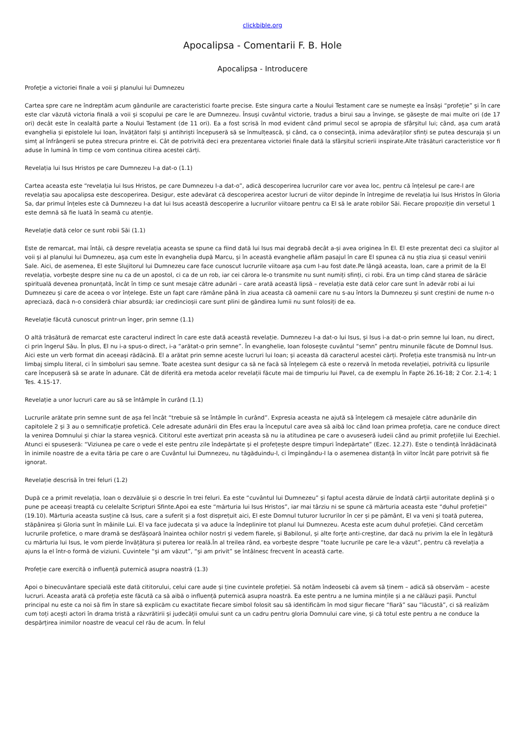clickbible.org
Apocalipsa - Comentarii F. B. Hole
Apocalipsa - Introducere
Profeţie a victoriei finale a voii şi planului lui Dumnezeu
Cartea spre care ne îndreptăm acum gândurile are caracteristici foarte precise. Este singura carte a Noului Testament care se numește ea însăși “profeție” și în care este clar văzută victoria finală a voii și scopului pe care le are Dumnezeu. Însuși cuvântul victorie, tradus a birui sau a învinge, se găsește de mai multe ori (de 17 ori) decât este în cealaltă parte a Noului Testament (de 11 ori). Ea a fost scrisă în mod evident când primul secol se apropia de sfârșitul lui; când, așa cum arată evanghelia și epistolele lui Ioan, învățători falși și antihriști începuseră să se înmulțească, și când, ca o consecință, inima adevăraților sfinți se putea descuraja și un simț al înfrângerii se putea strecura printre ei. Cât de potrivită deci era prezentarea victoriei finale dată la sfârșitul scrierii inspirate.Alte trăsături caracteristice vor fi aduse în lumină în timp ce vom continua citirea acestei cărți.
Revelația lui Isus Hristos pe care Dumnezeu I-a dat-o (1.1)
Cartea aceasta este “revelația lui Isus Hristos, pe care Dumnezeu I-a dat-o”, adică descoperirea lucrurilor care vor avea loc, pentru că înțelesul pe care-l are revelația sau apocalipsa este descoperirea. Desigur, este adevărat că descoperirea acestor lucruri de viitor depinde în întregime de revelația lui Isus Hristos în Gloria Sa, dar primul înțeles este că Dumnezeu I-a dat lui Isus această descoperire a lucrurilor viitoare pentru ca El să le arate robilor Săi. Fiecare propoziție din versetul 1 este demnă să fie luată în seamă cu atenție.
Revelație dată celor ce sunt robii Săi (1.1)
Este de remarcat, mai întâi, că despre revelația aceasta se spune ca fiind dată lui Isus mai degrabă decât a-și avea originea în El. El este prezentat deci ca slujitor al voii și al planului lui Dumnezeu, așa cum este în evanghelia după Marcu, și în această evanghelie aflăm pasajul în care El spunea că nu știa ziua și ceasul venirii Sale. Aici, de asemenea, El este Slujitorul lui Dumnezeu care face cunoscut lucrurile viitoare așa cum I-au fost date.Pe lângă aceasta, Ioan, care a primit de la El revelația, vorbește despre sine nu ca de un apostol, ci ca de un rob, iar cei cărora le-o transmite nu sunt numiți sfinți, ci robi. Era un timp când starea de sărăcie spirituală devenea pronunțată, încât în timp ce sunt mesaje către adunări – care arată această lipsă – revelația este dată celor care sunt în adevăr robi ai lui Dumnezeu și care de aceea o vor înțelege. Este un fapt care rămâne până în ziua aceasta că oamenii care nu s-au întors la Dumnezeu și sunt creștini de nume n-o apreciază, dacă n-o consideră chiar absurdă; iar credincioșii care sunt plini de gândirea lumii nu sunt folosiți de ea.
Revelație făcută cunoscut printr-un înger, prin semne (1.1)
O altă trăsătură de remarcat este caracterul indirect în care este dată această revelație. Dumnezeu I-a dat-o lui Isus, și Isus i-a dat-o prin semne lui Ioan, nu direct, ci prin îngerul Său. În plus, El nu i-a spus-o direct, i-a “arătat-o prin semne”. În evanghelie, Ioan folosește cuvântul “semn” pentru minunile făcute de Domnul Isus. Aici este un verb format din aceeași rădăcină. El a arătat prin semne aceste lucruri lui Ioan; și aceasta dă caracterul acestei cărți. Profeția este transmisă nu într-un limbaj simplu literal, ci în simboluri sau semne. Toate acestea sunt desigur ca să ne facă să înțelegem că este o rezervă în metoda revelației, potrivită cu lipsurile care începuseră să se arate în adunare. Cât de diferită era metoda acelor revelații făcute mai de timpuriu lui Pavel, ca de exemplu în Fapte 26.16-18; 2 Cor. 2.1-4; 1 Tes. 4.15-17.
Revelație a unor lucruri care au să se întâmple în curând (1.1)
Lucrurile arătate prin semne sunt de așa fel încât “trebuie să se întâmple în curând”. Expresia aceasta ne ajută să înțelegem că mesajele către adunările din capitolele 2 și 3 au o semnificație profetică. Cele adresate adunării din Efes erau la începutul care avea să aibă loc când Ioan primea profeția, care ne conduce direct la venirea Domnului și chiar la starea veșnică. Cititorul este avertizat prin aceasta să nu ia atitudinea pe care o avuseseră iudeii când au primit profețiile lui Ezechiel. Atunci ei spuseseră: “Viziunea pe care o vede el este pentru zile îndepărtate și el profețește despre timpuri îndepărtate” (Ezec. 12.27). Este o tendință înrădăcinată în inimile noastre de a evita tăria pe care o are Cuvântul lui Dumnezeu, nu tăgăduindu-l, ci împingându-l la o asemenea distanță în viitor încât pare potrivit să fie ignorat.
Revelație descrisă în trei feluri (1.2)
După ce a primit revelația, Ioan o dezvăluie și o descrie în trei feluri. Ea este “cuvântul lui Dumnezeu” și faptul acesta dăruie de îndată cărții autoritate deplină și o pune pe aceeași treaptă cu celelalte Scripturi Sfinte.Apoi ea este “mărturia lui Isus Hristos”, iar mai târziu ni se spune că mărturia aceasta este “duhul profeției” (19.10). Mărturia aceasta susține că Isus, care a suferit și a fost disprețuit aici, El este Domnul tuturor lucrurilor în cer și pe pământ, El va veni și toată puterea, stăpânirea și Gloria sunt în mâinile Lui. El va face judecata și va aduce la îndeplinire tot planul lui Dumnezeu. Acesta este acum duhul profeției. Când cercetăm lucrurile profetice, o mare dramă se desfășoară înaintea ochilor nostri și vedem fiarele, și Babilonul, și alte forțe anti-creștine, dar dacă nu privim la ele în legătură cu mărturia lui Isus, le vom pierde învățătura și puterea lor reală.În al treilea rând, ea vorbește despre “toate lucrurile pe care le-a văzut”, pentru că revelația a ajuns la el într-o formă de viziuni. Cuvintele “și am văzut”, “și am privit” se întâlnesc frecvent în această carte.
Profeție care exercită o influență puternică asupra noastră (1.3)
Apoi o binecuvântare specială este dată cititorului, celui care aude și ține cuvintele profeției. Să notăm îndeosebi că avem să ținem – adică să observăm – aceste lucruri. Aceasta arată că profeția este făcută ca să aibă o influență puternică asupra noastră. Ea este pentru a ne lumina mințile și a ne călăuzi pașii. Punctul principal nu este ca noi să fim în stare să explicăm cu exactitate fiecare simbol folosit sau să identificăm în mod sigur fiecare “fiară” sau “lăcustă”, ci să realizăm cum toți acești actori în drama tristă a răzvrătirii și judecății omului sunt ca un cadru pentru gloria Domnului care vine, și că totul este pentru a ne conduce la despărțirea inimilor noastre de veacul cel rău de acum. În felul